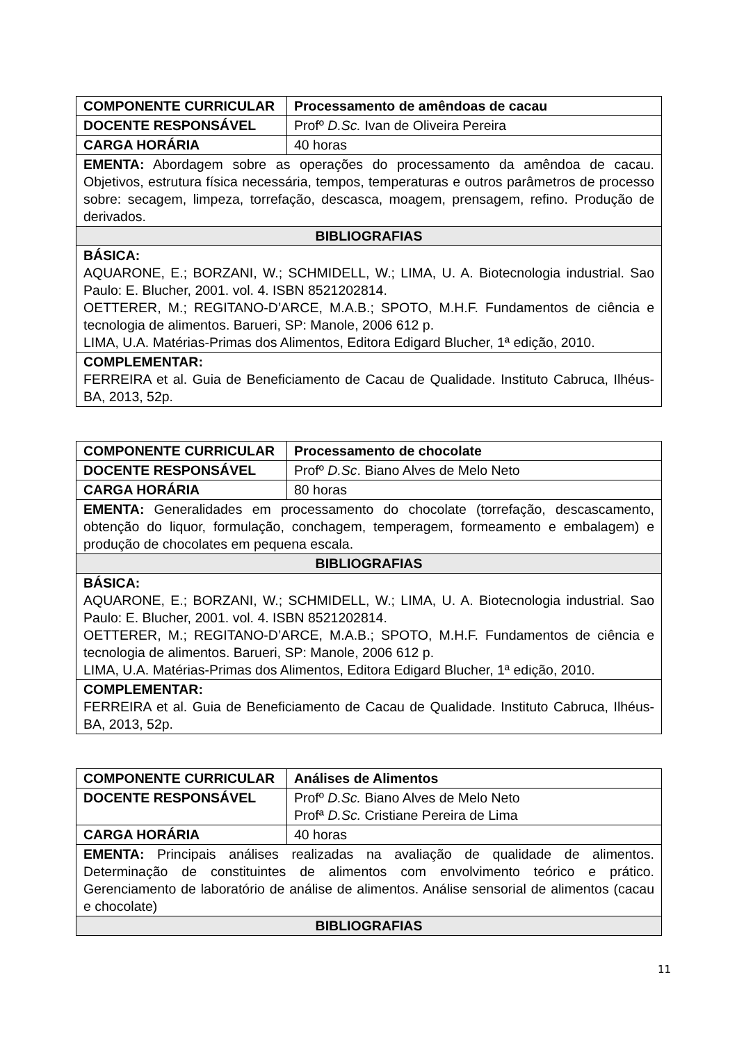| COMPONENTE CURRICULAR | Processamento de amêndoas de cacau |
| DOCENTE RESPONSÁVEL | Profº D.Sc. Ivan de Oliveira Pereira |
| CARGA HORÁRIA | 40 horas |
| EMENTA: Abordagem sobre as operações do processamento da amêndoa de cacau. Objetivos, estrutura física necessária, tempos, temperaturas e outros parâmetros de processo sobre: secagem, limpeza, torrefação, descasca, moagem, prensagem, refino. Produção de derivados. | |
| BIBLIOGRAFIAS | |
| BÁSICA: AQUARONE, E.; BORZANI, W.; SCHMIDELL, W.; LIMA, U. A. Biotecnologia industrial. Sao Paulo: E. Blucher, 2001. vol. 4. ISBN 8521202814. OETTERER, M.; REGITANO-D’ARCE, M.A.B.; SPOTO, M.H.F. Fundamentos de ciência e tecnologia de alimentos. Barueri, SP: Manole, 2006 612 p. LIMA, U.A. Matérias-Primas dos Alimentos, Editora Edigard Blucher, 1ª edição, 2010. | |
| COMPLEMENTAR: FERREIRA et al. Guia de Beneficiamento de Cacau de Qualidade. Instituto Cabruca, Ilhéus-BA, 2013, 52p. | |
| COMPONENTE CURRICULAR | Processamento de chocolate |
| DOCENTE RESPONSÁVEL | Profº D.Sc . Biano Alves de Melo Neto |
| CARGA HORÁRIA | 80 horas |
| EMENTA: Generalidades em processamento do chocolate (torrefação, descascamento, obtenção do liquor, formulação, conchagem, temperagem, formeamento e embalagem) e produção de chocolates em pequena escala. | |
| BIBLIOGRAFIAS | |
| BÁSICA: AQUARONE, E.; BORZANI, W.; SCHMIDELL, W.; LIMA, U. A. Biotecnologia industrial. Sao Paulo: E. Blucher, 2001. vol. 4. ISBN 8521202814. OETTERER, M.; REGITANO-D’ARCE, M.A.B.; SPOTO, M.H.F. Fundamentos de ciência e tecnologia de alimentos. Barueri, SP: Manole, 2006 612 p. LIMA, U.A. Matérias-Primas dos Alimentos, Editora Edigard Blucher, 1ª edição, 2010. | |
| COMPLEMENTAR: FERREIRA et al. Guia de Beneficiamento de Cacau de Qualidade. Instituto Cabruca, Ilhéus-BA, 2013, 52p. | |
| COMPONENTE CURRICULAR | Análises de Alimentos |
| DOCENTE RESPONSÁVEL | Profº D.Sc. Biano Alves de Melo Neto Profª D.Sc. Cristiane Pereira de Lima |
| CARGA HORÁRIA | 40 horas |
| EMENTA: Principais análises realizadas na avaliação de qualidade de alimentos. Determinação de constituintes de alimentos com envolvimento teórico e prático. Gerenciamento de laboratório de análise de alimentos. Análise sensorial de alimentos (cacau e chocolate) | |
| BIBLIOGRAFIAS | |
11